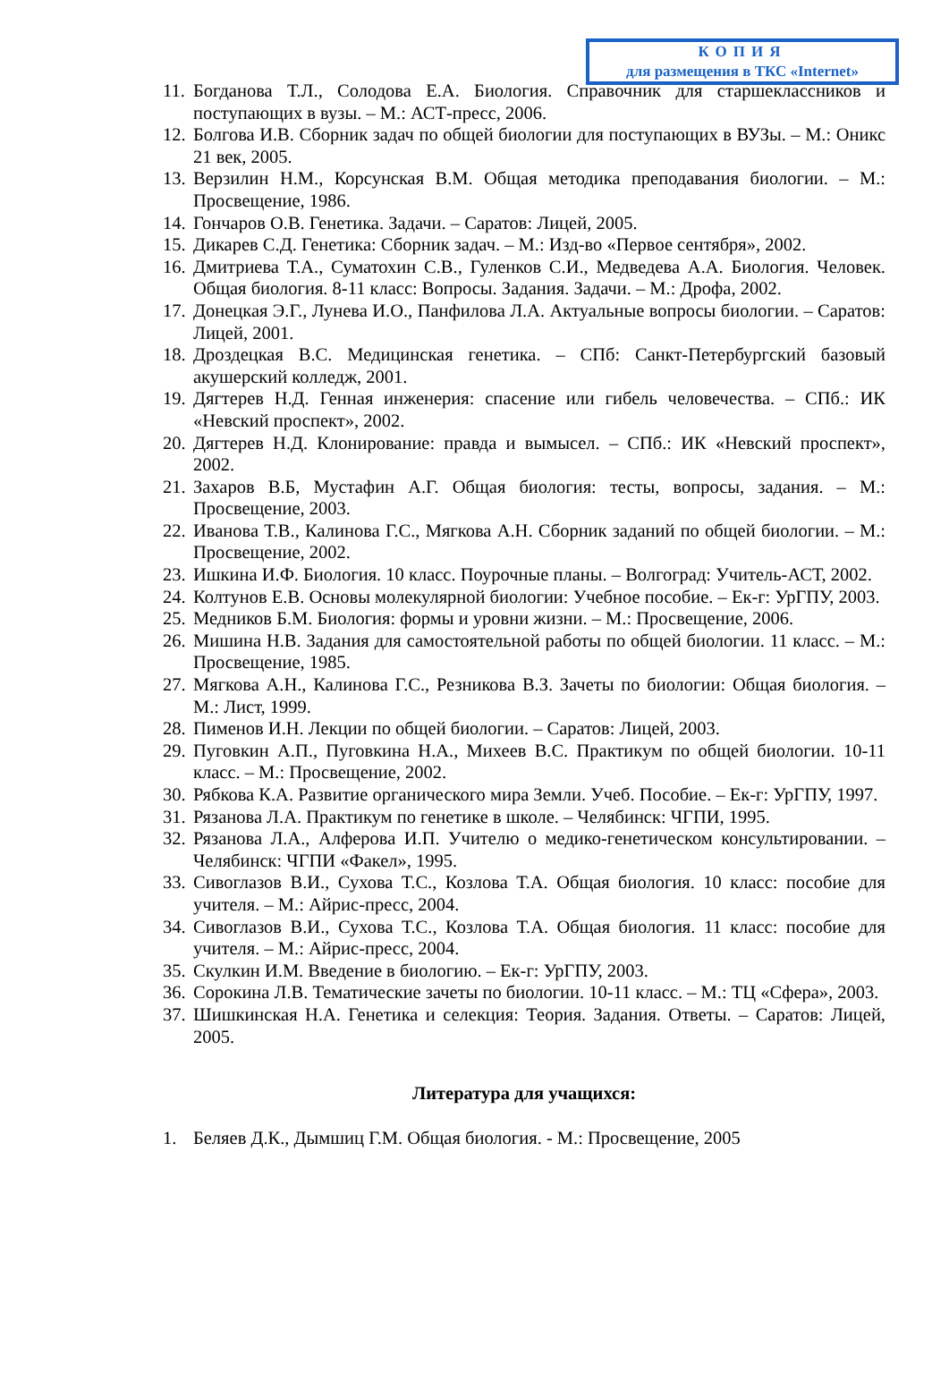КОПИЯ
для размещения в ТКС «Internet»
11. Богданова Т.Л., Солодова Е.А. Биология. Справочник для старшеклассников и поступающих в вузы. – М.: АСТ-пресс, 2006.
12. Болгова И.В. Сборник задач по общей биологии для поступающих в ВУЗы. – М.: Оникс 21 век, 2005.
13. Верзилин Н.М., Корсунская В.М. Общая методика преподавания биологии. – М.: Просвещение, 1986.
14. Гончаров О.В. Генетика. Задачи. – Саратов: Лицей, 2005.
15. Дикарев С.Д. Генетика: Сборник задач. – М.: Изд-во «Первое сентября», 2002.
16. Дмитриева Т.А., Суматохин С.В., Гуленков С.И., Медведева А.А. Биология. Человек. Общая биология. 8-11 класс: Вопросы. Задания. Задачи. – М.: Дрофа, 2002.
17. Донецкая Э.Г., Лунева И.О., Панфилова Л.А. Актуальные вопросы биологии. – Саратов: Лицей, 2001.
18. Дроздецкая В.С. Медицинская генетика. – СПб: Санкт-Петербургский базовый акушерский колледж, 2001.
19. Дягтерев Н.Д. Генная инженерия: спасение или гибель человечества. – СПб.: ИК «Невский проспект», 2002.
20. Дягтерев Н.Д. Клонирование: правда и вымысел. – СПб.: ИК «Невский проспект», 2002.
21. Захаров В.Б, Мустафин А.Г. Общая биология: тесты, вопросы, задания. – М.: Просвещение, 2003.
22. Иванова Т.В., Калинова Г.С., Мягкова А.Н. Сборник заданий по общей биологии. – М.: Просвещение, 2002.
23. Ишкина И.Ф. Биология. 10 класс. Поурочные планы. – Волгоград: Учитель-АСТ, 2002.
24. Колтунов Е.В. Основы молекулярной биологии: Учебное пособие. – Ек-г: УрГПУ, 2003.
25. Медников Б.М. Биология: формы и уровни жизни. – М.: Просвещение, 2006.
26. Мишина Н.В. Задания для самостоятельной работы по общей биологии. 11 класс. – М.: Просвещение, 1985.
27. Мягкова А.Н., Калинова Г.С., Резникова В.З. Зачеты по биологии: Общая биология. – М.: Лист, 1999.
28. Пименов И.Н. Лекции по общей биологии. – Саратов: Лицей, 2003.
29. Пуговкин А.П., Пуговкина Н.А., Михеев В.С. Практикум по общей биологии. 10-11 класс. – М.: Просвещение, 2002.
30. Рябкова К.А. Развитие органического мира Земли. Учеб. Пособие. – Ек-г: УрГПУ, 1997.
31. Рязанова Л.А. Практикум по генетике в школе. – Челябинск: ЧГПИ, 1995.
32. Рязанова Л.А., Алферова И.П. Учителю о медико-генетическом консультировании. – Челябинск: ЧГПИ «Факел», 1995.
33. Сивоглазов В.И., Сухова Т.С., Козлова Т.А. Общая биология. 10 класс: пособие для учителя. – М.: Айрис-пресс, 2004.
34. Сивоглазов В.И., Сухова Т.С., Козлова Т.А. Общая биология. 11 класс: пособие для учителя. – М.: Айрис-пресс, 2004.
35. Скулкин И.М. Введение в биологию. – Ек-г: УрГПУ, 2003.
36. Сорокина Л.В. Тематические зачеты по биологии. 10-11 класс. – М.: ТЦ «Сфера», 2003.
37. Шишкинская Н.А. Генетика и селекция: Теория. Задания. Ответы. – Саратов: Лицей, 2005.
Литература для учащихся:
1. Беляев Д.К., Дымшиц Г.М. Общая биология. - М.: Просвещение, 2005